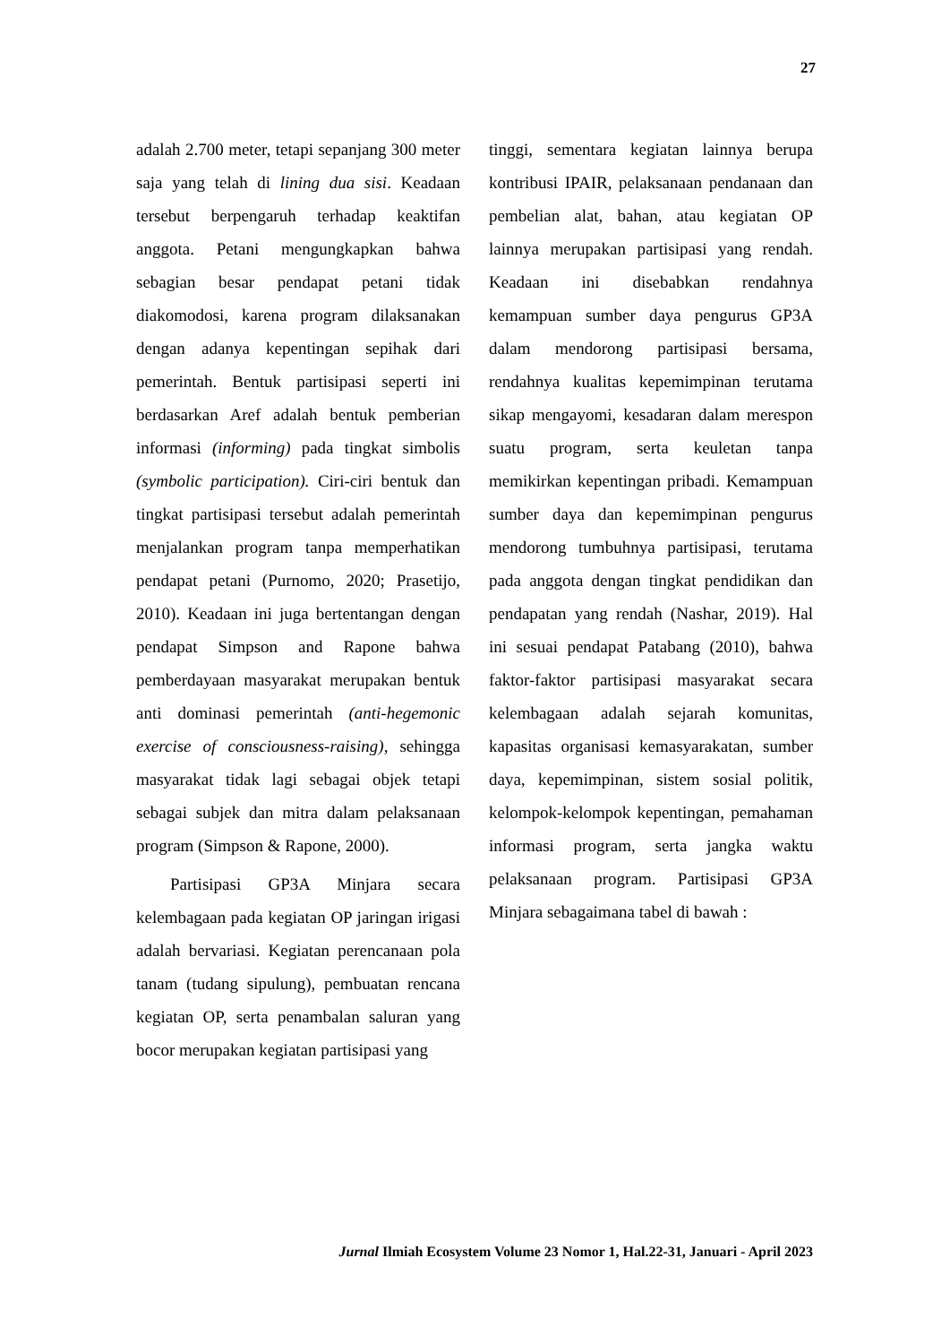27
adalah 2.700 meter, tetapi sepanjang 300 meter saja yang telah di lining dua sisi. Keadaan tersebut berpengaruh terhadap keaktifan anggota. Petani mengungkapkan bahwa sebagian besar pendapat petani tidak diakomodosi, karena program dilaksanakan dengan adanya kepentingan sepihak dari pemerintah. Bentuk partisipasi seperti ini berdasarkan Aref adalah bentuk pemberian informasi (informing) pada tingkat simbolis (symbolic participation). Ciri-ciri bentuk dan tingkat partisipasi tersebut adalah pemerintah menjalankan program tanpa memperhatikan pendapat petani (Purnomo, 2020; Prasetijo, 2010). Keadaan ini juga bertentangan dengan pendapat Simpson and Rapone bahwa pemberdayaan masyarakat merupakan bentuk anti dominasi pemerintah (anti-hegemonic exercise of consciousness-raising), sehingga masyarakat tidak lagi sebagai objek tetapi sebagai subjek dan mitra dalam pelaksanaan program (Simpson & Rapone, 2000).
Partisipasi GP3A Minjara secara kelembagaan pada kegiatan OP jaringan irigasi adalah bervariasi. Kegiatan perencanaan pola tanam (tudang sipulung), pembuatan rencana kegiatan OP, serta penambalan saluran yang bocor merupakan kegiatan partisipasi yang
tinggi, sementara kegiatan lainnya berupa kontribusi IPAIR, pelaksanaan pendanaan dan pembelian alat, bahan, atau kegiatan OP lainnya merupakan partisipasi yang rendah. Keadaan ini disebabkan rendahnya kemampuan sumber daya pengurus GP3A dalam mendorong partisipasi bersama, rendahnya kualitas kepemimpinan terutama sikap mengayomi, kesadaran dalam merespon suatu program, serta keuletan tanpa memikirkan kepentingan pribadi. Kemampuan sumber daya dan kepemimpinan pengurus mendorong tumbuhnya partisipasi, terutama pada anggota dengan tingkat pendidikan dan pendapatan yang rendah (Nashar, 2019). Hal ini sesuai pendapat Patabang (2010), bahwa faktor-faktor partisipasi masyarakat secara kelembagaan adalah sejarah komunitas, kapasitas organisasi kemasyarakatan, sumber daya, kepemimpinan, sistem sosial politik, kelompok-kelompok kepentingan, pemahaman informasi program, serta jangka waktu pelaksanaan program. Partisipasi GP3A Minjara sebagaimana tabel di bawah :
Jurnal Ilmiah Ecosystem Volume 23 Nomor 1, Hal.22-31, Januari - April 2023